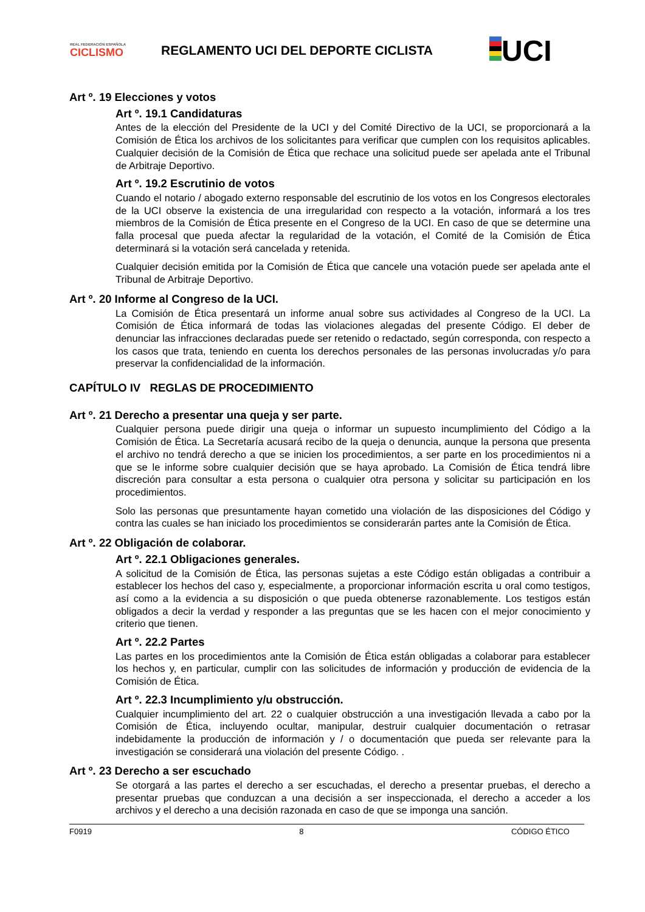REAL FEDERACIÓN ESPAÑOLA
CICLISMO
REGLAMENTO UCI DEL DEPORTE CICLISTA
UCI
Art º. 19 Elecciones y votos
Art º. 19.1 Candidaturas
Antes de la elección del Presidente de la UCI y del Comité Directivo de la UCI, se proporcionará a la Comisión de Ética los archivos de los solicitantes para verificar que cumplen con los requisitos aplicables. Cualquier decisión de la Comisión de Ética que rechace una solicitud puede ser apelada ante el Tribunal de Arbitraje Deportivo.
Art º. 19.2 Escrutinio de votos
Cuando el notario / abogado externo responsable del escrutinio de los votos en los Congresos electorales de la UCI observe la existencia de una irregularidad con respecto a la votación, informará a los tres miembros de la Comisión de Ética presente en el Congreso de la UCI. En caso de que se determine una falla procesal que pueda afectar la regularidad de la votación, el Comité de la Comisión de Ética determinará si la votación será cancelada y retenida.
Cualquier decisión emitida por la Comisión de Ética que cancele una votación puede ser apelada ante el Tribunal de Arbitraje Deportivo.
Art º. 20 Informe al Congreso de la UCI.
La Comisión de Ética presentará un informe anual sobre sus actividades al Congreso de la UCI. La Comisión de Ética informará de todas las violaciones alegadas del presente Código. El deber de denunciar las infracciones declaradas puede ser retenido o redactado, según corresponda, con respecto a los casos que trata, teniendo en cuenta los derechos personales de las personas involucradas y/o para preservar la confidencialidad de la información.
CAPÍTULO IV REGLAS DE PROCEDIMIENTO
Art º. 21 Derecho a presentar una queja y ser parte.
Cualquier persona puede dirigir una queja o informar un supuesto incumplimiento del Código a la Comisión de Ética. La Secretaría acusará recibo de la queja o denuncia, aunque la persona que presenta el archivo no tendrá derecho a que se inicien los procedimientos, a ser parte en los procedimientos ni a que se le informe sobre cualquier decisión que se haya aprobado. La Comisión de Ética tendrá libre discreción para consultar a esta persona o cualquier otra persona y solicitar su participación en los procedimientos.
Solo las personas que presuntamente hayan cometido una violación de las disposiciones del Código y contra las cuales se han iniciado los procedimientos se considerarán partes ante la Comisión de Ética.
Art º. 22 Obligación de colaborar.
Art º. 22.1 Obligaciones generales.
A solicitud de la Comisión de Ética, las personas sujetas a este Código están obligadas a contribuir a establecer los hechos del caso y, especialmente, a proporcionar información escrita u oral como testigos, así como a la evidencia a su disposición o que pueda obtenerse razonablemente. Los testigos están obligados a decir la verdad y responder a las preguntas que se les hacen con el mejor conocimiento y criterio que tienen.
Art º. 22.2 Partes
Las partes en los procedimientos ante la Comisión de Ética están obligadas a colaborar para establecer los hechos y, en particular, cumplir con las solicitudes de información y producción de evidencia de la Comisión de Ética.
Art º. 22.3 Incumplimiento y/u obstrucción.
Cualquier incumplimiento del art. 22 o cualquier obstrucción a una investigación llevada a cabo por la Comisión de Ética, incluyendo ocultar, manipular, destruir cualquier documentación o retrasar indebidamente la producción de información y / o documentación que pueda ser relevante para la investigación se considerará una violación del presente Código. .
Art º. 23 Derecho a ser escuchado
Se otorgará a las partes el derecho a ser escuchadas, el derecho a presentar pruebas, el derecho a presentar pruebas que conduzcan a una decisión a ser inspeccionada, el derecho a acceder a los archivos y el derecho a una decisión razonada en caso de que se imponga una sanción.
F0919 8 CÓDIGO ÉTICO